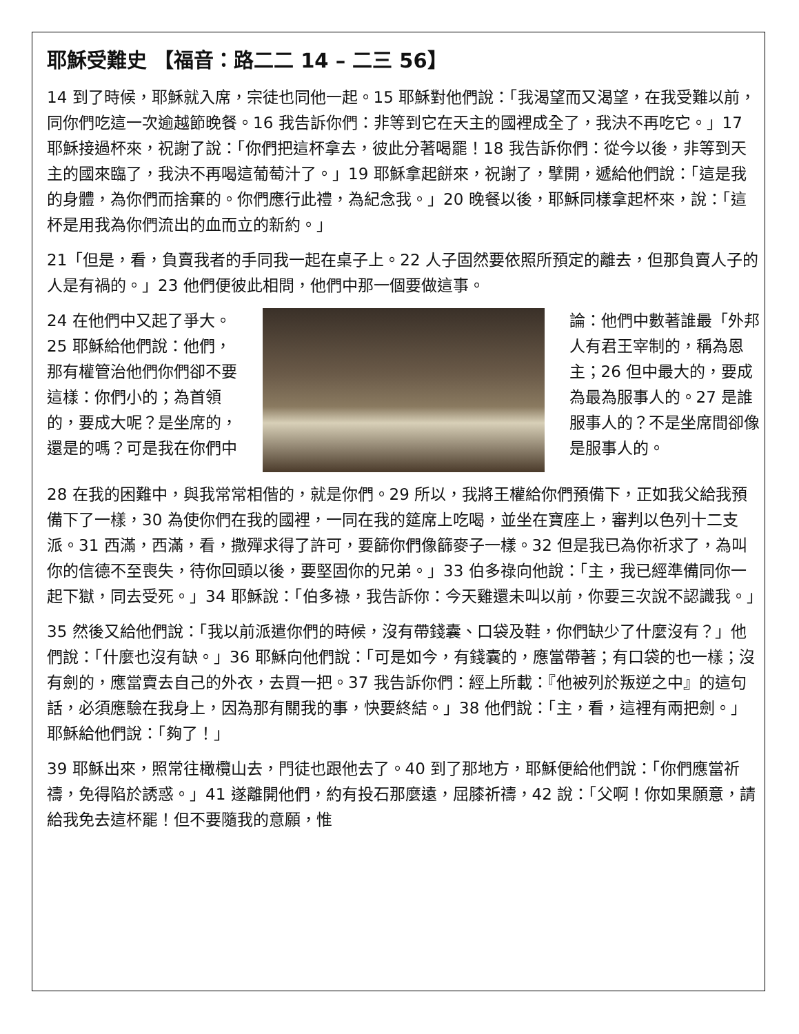耶穌受難史 【福音：路二二 14 – 二三 56】
14 到了時候，耶穌就入席，宗徒也同他一起。15 耶穌對他們說：「我渴望而又渴望，在我受難以前，同你們吃這一次逾越節晚餐。16 我告訴你們：非等到它在天主的國裡成全了，我決不再吃它。」17 耶穌接過杯來，祝謝了說：「你們把這杯拿去，彼此分著喝罷！18 我告訴你們：從今以後，非等到天主的國來臨了，我決不再喝這葡萄汁了。」19 耶穌拿起餅來，祝謝了，擘開，遞給他們說：「這是我的身體，為你們而捨棄的。你們應行此禮，為紀念我。」20 晚餐以後，耶穌同樣拿起杯來，說：「這杯是用我為你們流出的血而立的新約。」
21「但是，看，負賣我者的手同我一起在桌子上。22 人子固然要依照所預定的離去，但那負賣人子的人是有禍的。」23 他們便彼此相問，他們中那一個要做這事。
24 在他們中又起了爭大。25 耶穌給他們說：他們，那有權管治他們你們卻不要這樣：你們小的；為首領的，要成大呢？是坐席的，還是的嗎？可是我在你們中
論：他們中數著誰最「外邦人有君王宰制的，稱為恩主；26 但中最大的，要成為最為服事人的。27 是誰服事人的？不是坐席間卻像是服事人的。
28 在我的困難中，與我常常相偕的，就是你們。29 所以，我將王權給你們預備下，正如我父給我預備下了一樣，30 為使你們在我的國裡，一同在我的筵席上吃喝，並坐在寶座上，審判以色列十二支派。31 西滿，西滿，看，撒殫求得了許可，要篩你們像篩麥子一樣。32 但是我已為你祈求了，為叫你的信德不至喪失，待你回頭以後，要堅固你的兄弟。」33 伯多祿向他說：「主，我已經準備同你一起下獄，同去受死。」34 耶穌說：「伯多祿，我告訴你：今天雞還未叫以前，你要三次說不認識我。」
35 然後又給他們說：「我以前派遣你們的時候，沒有帶錢囊、口袋及鞋，你們缺少了什麼沒有？」他們說：「什麼也沒有缺。」36 耶穌向他們說：「可是如今，有錢囊的，應當帶著；有口袋的也一樣；沒有劍的，應當賣去自己的外衣，去買一把。37 我告訴你們：經上所載：『他被列於叛逆之中』的這句話，必須應驗在我身上，因為那有關我的事，快要終結。」38 他們說：「主，看，這裡有兩把劍。」耶穌給他們說：「夠了！」
39 耶穌出來，照常往橄欖山去，門徒也跟他去了。40 到了那地方，耶穌便給他們說：「你們應當祈禱，免得陷於誘惑。」41 遂離開他們，約有投石那麼遠，屈膝祈禱，42 說：「父啊！你如果願意，請給我免去這杯罷！但不要隨我的意願，惟